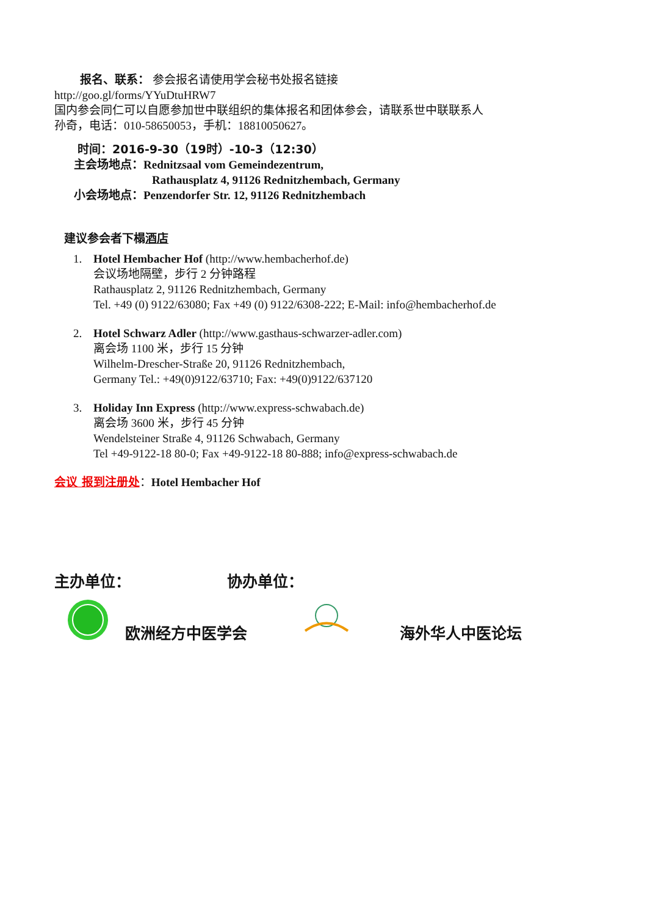报名、联系： 参会报名请使用学会秘书处报名链接
http://goo.gl/forms/YYuDtuHRW7
国内参会同仁可以自愿参加世中联组织的集体报名和团体参会，请联系世中联联系人
孙奇，电话：010-58650053，手机：18810050627。
时间：2016-9-30（19时）-10-3（12:30）
主会场地点：Rednitzsaal vom Gemeindezentrum,
Rathausplatz 4, 91126 Rednitzhembach, Germany
小会场地点：Penzendorfer Str. 12, 91126 Rednitzhembach
建议参会者下榻酒店
1. Hotel Hembacher Hof (http://www.hembacherhof.de)
会议场地隔壁，步行 2 分钟路程
Rathausplatz 2, 91126 Rednitzhembach, Germany
Tel. +49 (0) 9122/63080; Fax +49 (0) 9122/6308-222; E-Mail: info@hembacherhof.de
2. Hotel Schwarz Adler (http://www.gasthaus-schwarzer-adler.com)
离会场 1100 米，步行 15 分钟
Wilhelm-Drescher-Straße 20, 91126 Rednitzhembach,
Germany Tel.: +49(0)9122/63710; Fax: +49(0)9122/637120
3. Holiday Inn Express (http://www.express-schwabach.de)
离会场 3600 米，步行 45 分钟
Wendelsteiner Straße 4, 91126 Schwabach, Germany
Tel +49-9122-18 80-0; Fax +49-9122-18 80-888; info@express-schwabach.de
会议 报到注册处：Hotel Hembacher Hof
主办单位： 协办单位：
欧洲经方中医学会 海外华人中医论坛